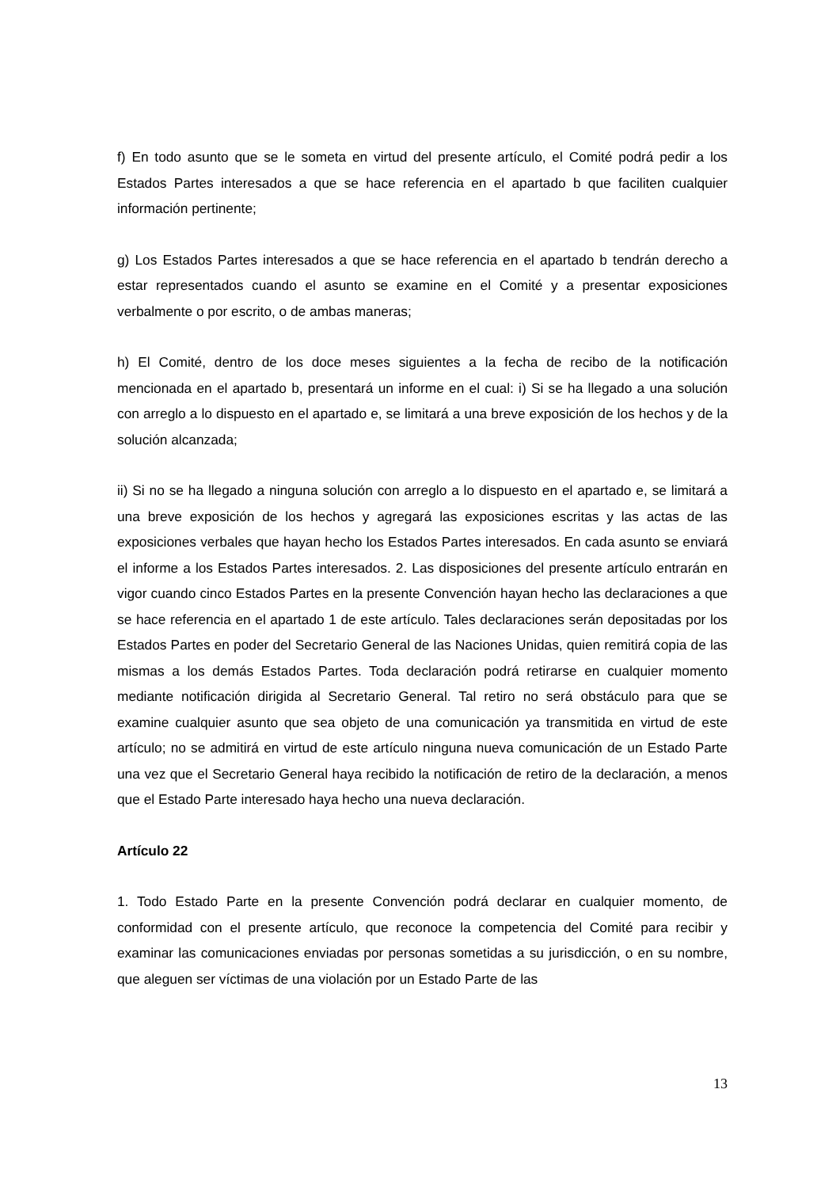f) En todo asunto que se le someta en virtud del presente artículo, el Comité podrá pedir a los Estados Partes interesados a que se hace referencia en el apartado b que faciliten cualquier información pertinente;
g) Los Estados Partes interesados a que se hace referencia en el apartado b tendrán derecho a estar representados cuando el asunto se examine en el Comité y a presentar exposiciones verbalmente o por escrito, o de ambas maneras;
h) El Comité, dentro de los doce meses siguientes a la fecha de recibo de la notificación mencionada en el apartado b, presentará un informe en el cual: i) Si se ha llegado a una solución con arreglo a lo dispuesto en el apartado e, se limitará a una breve exposición de los hechos y de la solución alcanzada;
ii) Si no se ha llegado a ninguna solución con arreglo a lo dispuesto en el apartado e, se limitará a una breve exposición de los hechos y agregará las exposiciones escritas y las actas de las exposiciones verbales que hayan hecho los Estados Partes interesados. En cada asunto se enviará el informe a los Estados Partes interesados. 2. Las disposiciones del presente artículo entrarán en vigor cuando cinco Estados Partes en la presente Convención hayan hecho las declaraciones a que se hace referencia en el apartado 1 de este artículo. Tales declaraciones serán depositadas por los Estados Partes en poder del Secretario General de las Naciones Unidas, quien remitirá copia de las mismas a los demás Estados Partes. Toda declaración podrá retirarse en cualquier momento mediante notificación dirigida al Secretario General. Tal retiro no será obstáculo para que se examine cualquier asunto que sea objeto de una comunicación ya transmitida en virtud de este artículo; no se admitirá en virtud de este artículo ninguna nueva comunicación de un Estado Parte una vez que el Secretario General haya recibido la notificación de retiro de la declaración, a menos que el Estado Parte interesado haya hecho una nueva declaración.
Artículo 22
1. Todo Estado Parte en la presente Convención podrá declarar en cualquier momento, de conformidad con el presente artículo, que reconoce la competencia del Comité para recibir y examinar las comunicaciones enviadas por personas sometidas a su jurisdicción, o en su nombre, que aleguen ser víctimas de una violación por un Estado Parte de las
13